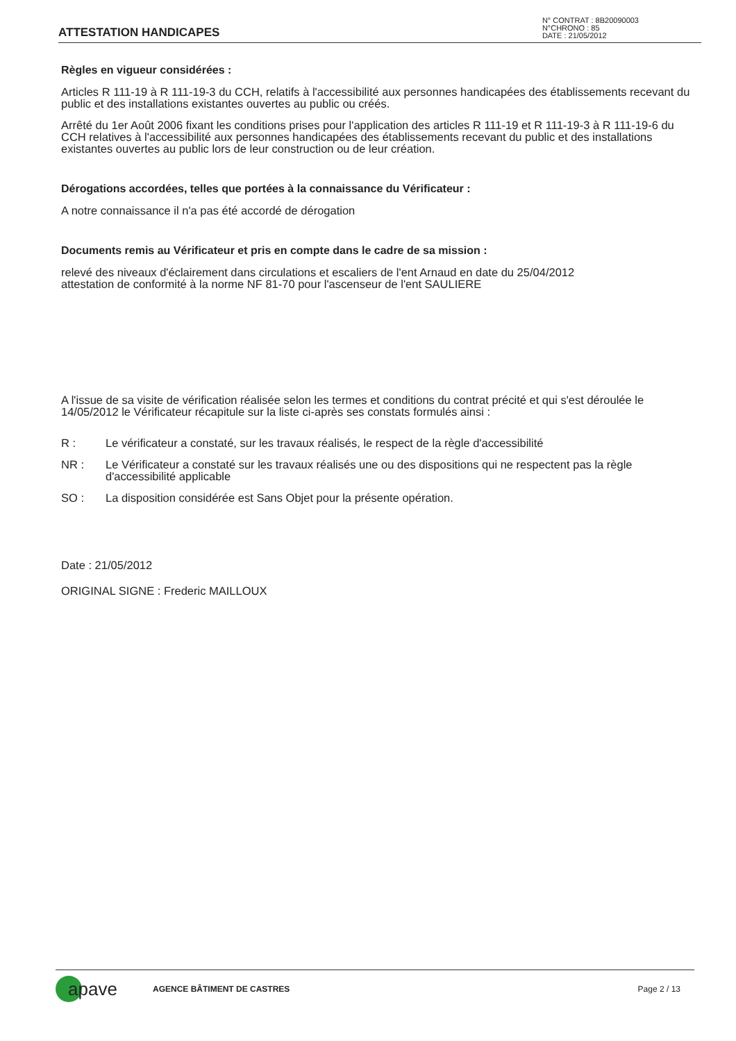ATTESTATION HANDICAPES
N° CONTRAT : 8B20090003
N°CHRONO : 85
DATE : 21/05/2012
Règles en vigueur considérées :
Articles R 111-19 à R 111-19-3 du CCH, relatifs à l'accessibilité aux personnes handicapées des établissements recevant du public et des installations existantes ouvertes au public ou créés.
Arrêté du 1er Août 2006 fixant les conditions prises pour l'application des articles R 111-19 et R 111-19-3 à R 111-19-6 du CCH relatives à l'accessibilité aux personnes handicapées des établissements recevant du public et des installations existantes ouvertes au public lors de leur construction ou de leur création.
Dérogations accordées, telles que portées à la connaissance du Vérificateur :
A notre connaissance il n'a pas été accordé de dérogation
Documents remis au Vérificateur et pris en compte dans le cadre de sa mission :
relevé des niveaux d'éclairement dans circulations et escaliers de l'ent Arnaud en date du 25/04/2012
attestation de conformité à la norme NF 81-70 pour l'ascenseur de l'ent SAULIERE
A l'issue de sa visite de vérification réalisée selon les termes et conditions du contrat précité et qui s'est déroulée le 14/05/2012 le Vérificateur récapitule sur la liste ci-après ses constats formulés ainsi :
R : Le vérificateur a constaté, sur les travaux réalisés, le respect de la règle d'accessibilité
NR : Le Vérificateur a constaté sur les travaux réalisés une ou des dispositions qui ne respectent pas la règle d'accessibilité applicable
SO : La disposition considérée est Sans Objet pour la présente opération.
Date : 21/05/2012
ORIGINAL SIGNE : Frederic MAILLOUX
apave
AGENCE BÂTIMENT DE CASTRES Page 2 / 13